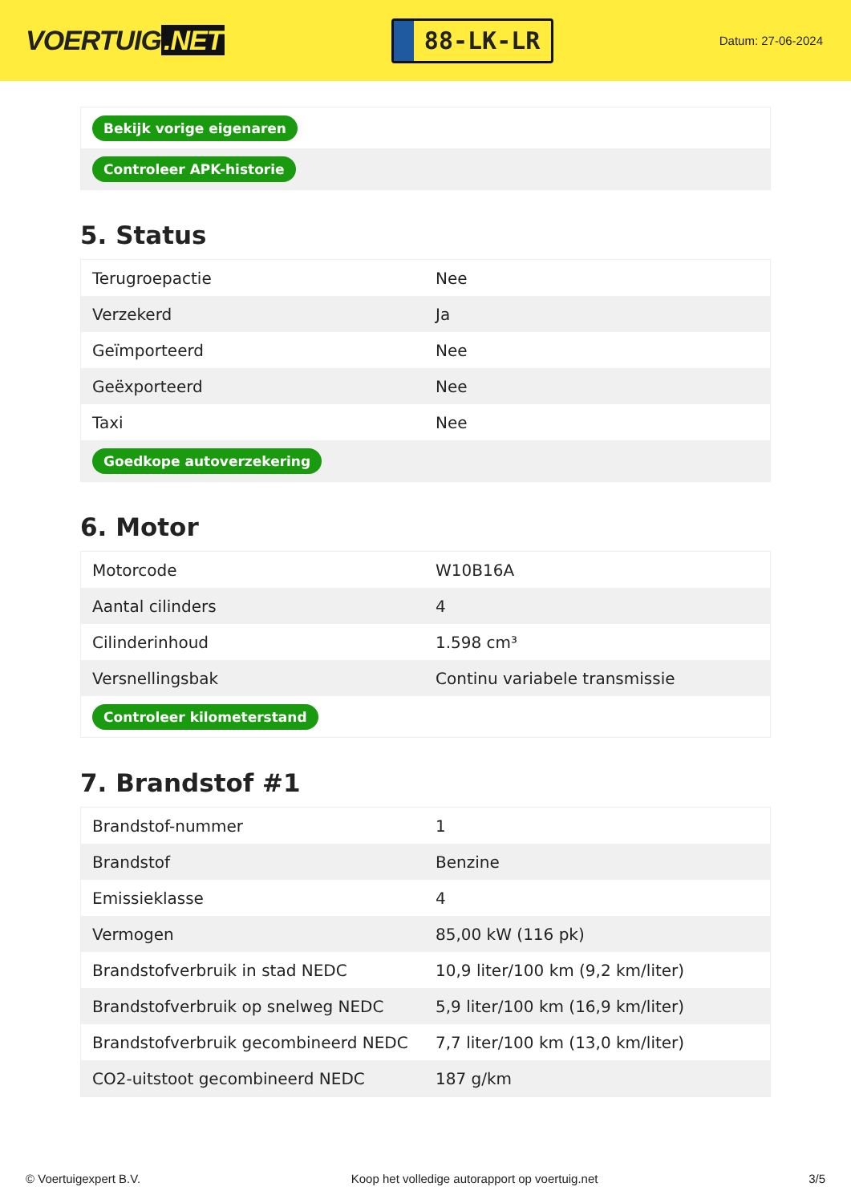VOERTUIG.NET
88-LK-LR
Datum: 27-06-2024
| Bekijk vorige eigenaren |
| Controleer APK-historie |
5. Status
| Terugroepactie | Nee |
| Verzekerd | Ja |
| Geïmporteerd | Nee |
| Geëxporteerd | Nee |
| Taxi | Nee |
| Goedkope autoverzekering | |
6. Motor
| Motorcode | W10B16A |
| Aantal cilinders | 4 |
| Cilinderinhoud | 1.598 cm³ |
| Versnellingsbak | Continu variabele transmissie |
| Controleer kilometerstand | |
7. Brandstof #1
| Brandstof-nummer | 1 |
| Brandstof | Benzine |
| Emissieklasse | 4 |
| Vermogen | 85,00 kW (116 pk) |
| Brandstofverbruik in stad NEDC | 10,9 liter/100 km (9,2 km/liter) |
| Brandstofverbruik op snelweg NEDC | 5,9 liter/100 km (16,9 km/liter) |
| Brandstofverbruik gecombineerd NEDC | 7,7 liter/100 km (13,0 km/liter) |
| CO2-uitstoot gecombineerd NEDC | 187 g/km |
© Voertuigexpert B.V. Koop het volledige autorapport op voertuig.net 3/5